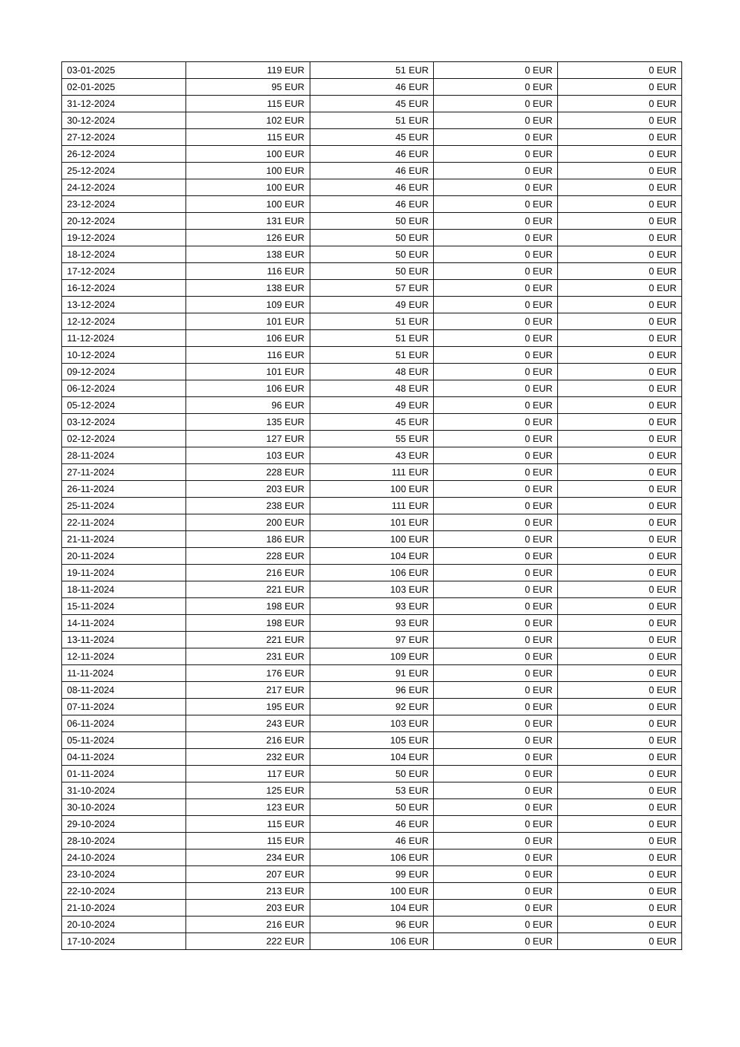| 03-01-2025 | 119 EUR | 51 EUR | 0 EUR | 0 EUR |
| 02-01-2025 | 95 EUR | 46 EUR | 0 EUR | 0 EUR |
| 31-12-2024 | 115 EUR | 45 EUR | 0 EUR | 0 EUR |
| 30-12-2024 | 102 EUR | 51 EUR | 0 EUR | 0 EUR |
| 27-12-2024 | 115 EUR | 45 EUR | 0 EUR | 0 EUR |
| 26-12-2024 | 100 EUR | 46 EUR | 0 EUR | 0 EUR |
| 25-12-2024 | 100 EUR | 46 EUR | 0 EUR | 0 EUR |
| 24-12-2024 | 100 EUR | 46 EUR | 0 EUR | 0 EUR |
| 23-12-2024 | 100 EUR | 46 EUR | 0 EUR | 0 EUR |
| 20-12-2024 | 131 EUR | 50 EUR | 0 EUR | 0 EUR |
| 19-12-2024 | 126 EUR | 50 EUR | 0 EUR | 0 EUR |
| 18-12-2024 | 138 EUR | 50 EUR | 0 EUR | 0 EUR |
| 17-12-2024 | 116 EUR | 50 EUR | 0 EUR | 0 EUR |
| 16-12-2024 | 138 EUR | 57 EUR | 0 EUR | 0 EUR |
| 13-12-2024 | 109 EUR | 49 EUR | 0 EUR | 0 EUR |
| 12-12-2024 | 101 EUR | 51 EUR | 0 EUR | 0 EUR |
| 11-12-2024 | 106 EUR | 51 EUR | 0 EUR | 0 EUR |
| 10-12-2024 | 116 EUR | 51 EUR | 0 EUR | 0 EUR |
| 09-12-2024 | 101 EUR | 48 EUR | 0 EUR | 0 EUR |
| 06-12-2024 | 106 EUR | 48 EUR | 0 EUR | 0 EUR |
| 05-12-2024 | 96 EUR | 49 EUR | 0 EUR | 0 EUR |
| 03-12-2024 | 135 EUR | 45 EUR | 0 EUR | 0 EUR |
| 02-12-2024 | 127 EUR | 55 EUR | 0 EUR | 0 EUR |
| 28-11-2024 | 103 EUR | 43 EUR | 0 EUR | 0 EUR |
| 27-11-2024 | 228 EUR | 111 EUR | 0 EUR | 0 EUR |
| 26-11-2024 | 203 EUR | 100 EUR | 0 EUR | 0 EUR |
| 25-11-2024 | 238 EUR | 111 EUR | 0 EUR | 0 EUR |
| 22-11-2024 | 200 EUR | 101 EUR | 0 EUR | 0 EUR |
| 21-11-2024 | 186 EUR | 100 EUR | 0 EUR | 0 EUR |
| 20-11-2024 | 228 EUR | 104 EUR | 0 EUR | 0 EUR |
| 19-11-2024 | 216 EUR | 106 EUR | 0 EUR | 0 EUR |
| 18-11-2024 | 221 EUR | 103 EUR | 0 EUR | 0 EUR |
| 15-11-2024 | 198 EUR | 93 EUR | 0 EUR | 0 EUR |
| 14-11-2024 | 198 EUR | 93 EUR | 0 EUR | 0 EUR |
| 13-11-2024 | 221 EUR | 97 EUR | 0 EUR | 0 EUR |
| 12-11-2024 | 231 EUR | 109 EUR | 0 EUR | 0 EUR |
| 11-11-2024 | 176 EUR | 91 EUR | 0 EUR | 0 EUR |
| 08-11-2024 | 217 EUR | 96 EUR | 0 EUR | 0 EUR |
| 07-11-2024 | 195 EUR | 92 EUR | 0 EUR | 0 EUR |
| 06-11-2024 | 243 EUR | 103 EUR | 0 EUR | 0 EUR |
| 05-11-2024 | 216 EUR | 105 EUR | 0 EUR | 0 EUR |
| 04-11-2024 | 232 EUR | 104 EUR | 0 EUR | 0 EUR |
| 01-11-2024 | 117 EUR | 50 EUR | 0 EUR | 0 EUR |
| 31-10-2024 | 125 EUR | 53 EUR | 0 EUR | 0 EUR |
| 30-10-2024 | 123 EUR | 50 EUR | 0 EUR | 0 EUR |
| 29-10-2024 | 115 EUR | 46 EUR | 0 EUR | 0 EUR |
| 28-10-2024 | 115 EUR | 46 EUR | 0 EUR | 0 EUR |
| 24-10-2024 | 234 EUR | 106 EUR | 0 EUR | 0 EUR |
| 23-10-2024 | 207 EUR | 99 EUR | 0 EUR | 0 EUR |
| 22-10-2024 | 213 EUR | 100 EUR | 0 EUR | 0 EUR |
| 21-10-2024 | 203 EUR | 104 EUR | 0 EUR | 0 EUR |
| 20-10-2024 | 216 EUR | 96 EUR | 0 EUR | 0 EUR |
| 17-10-2024 | 222 EUR | 106 EUR | 0 EUR | 0 EUR |